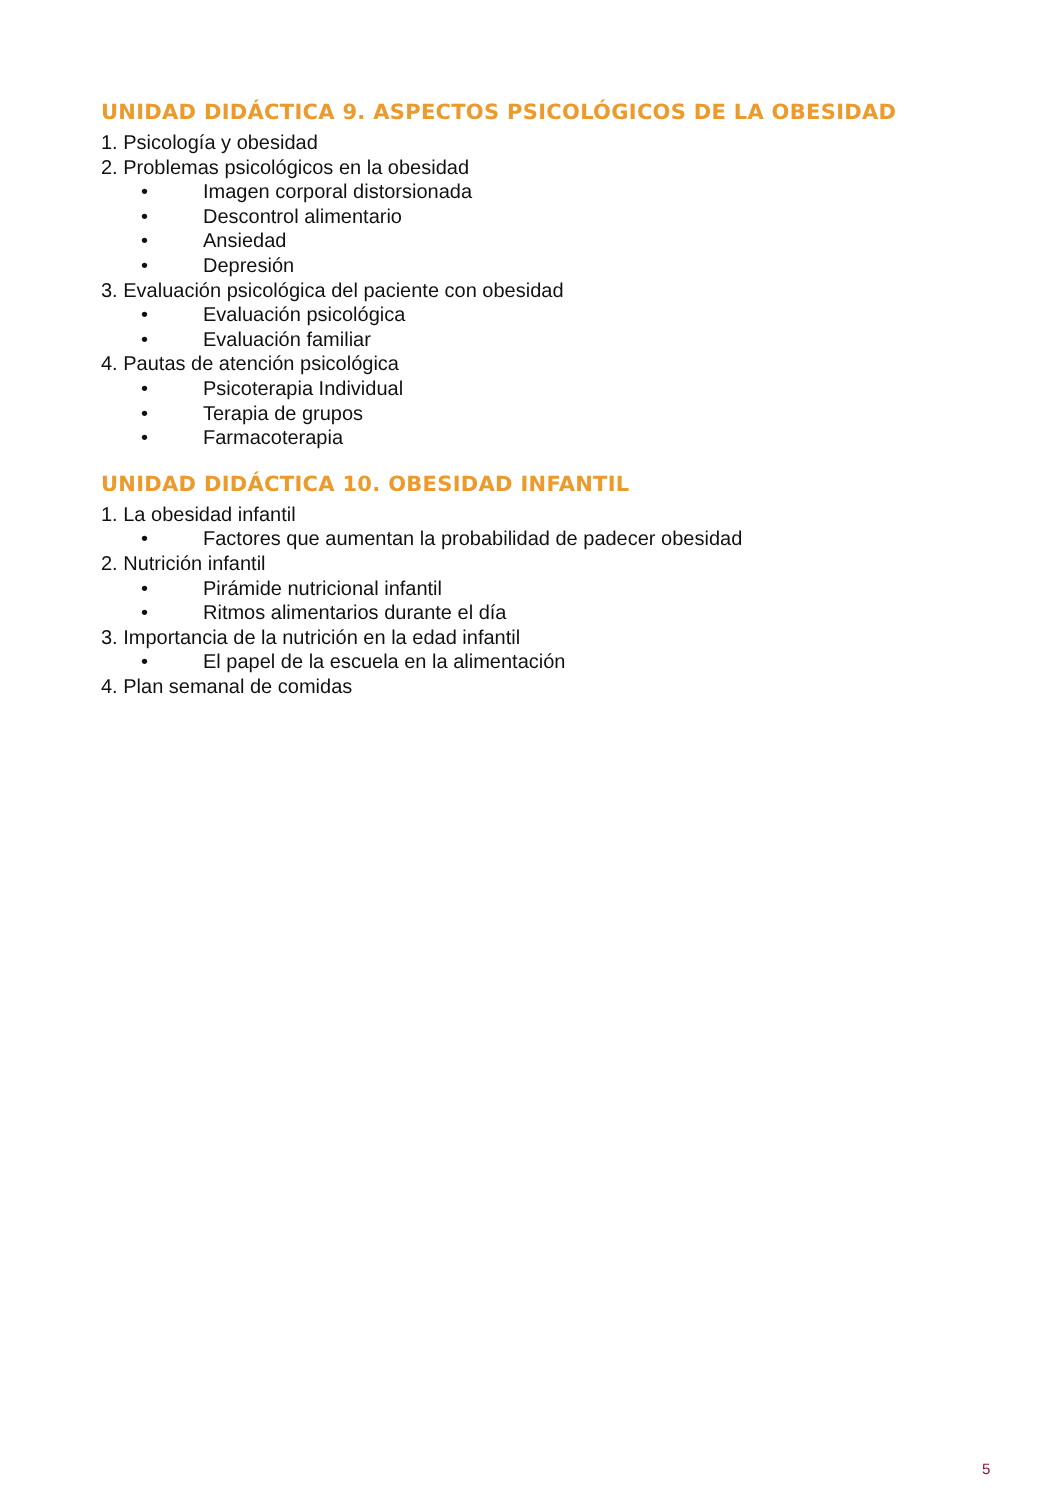UNIDAD DIDÁCTICA 9. ASPECTOS PSICOLÓGICOS DE LA OBESIDAD
1. Psicología y obesidad
2. Problemas psicológicos en la obesidad
• Imagen corporal distorsionada
• Descontrol alimentario
• Ansiedad
• Depresión
3. Evaluación psicológica del paciente con obesidad
• Evaluación psicológica
• Evaluación familiar
4. Pautas de atención psicológica
• Psicoterapia Individual
• Terapia de grupos
• Farmacoterapia
UNIDAD DIDÁCTICA 10. OBESIDAD INFANTIL
1. La obesidad infantil
• Factores que aumentan la probabilidad de padecer obesidad
2. Nutrición infantil
• Pirámide nutricional infantil
• Ritmos alimentarios durante el día
3. Importancia de la nutrición en la edad infantil
• El papel de la escuela en la alimentación
4. Plan semanal de comidas
5